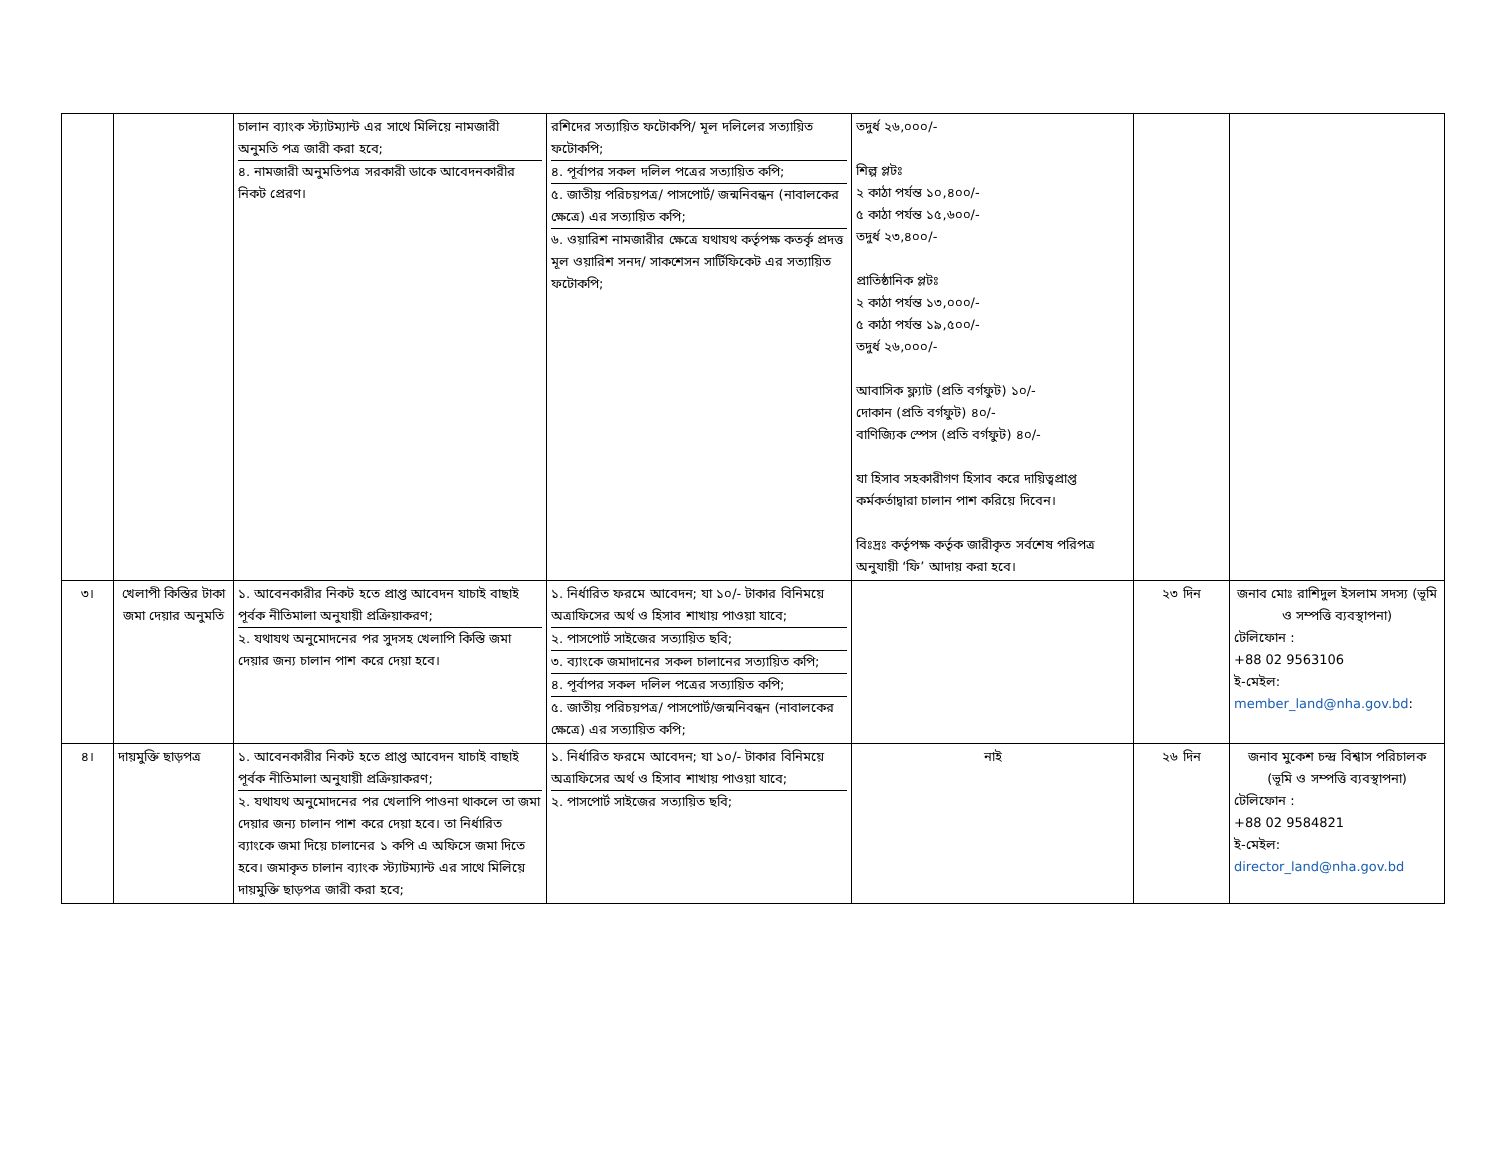| | | চালান ব্যাংক স্ট্যাটম্যান্ট এর সাথে মিলিয়ে নামজারী অনুমতি পত্র জারী করা হবে; ৪. নামজারী অনুমতিপত্র সরকারী ডাকে আবেদনকারীর নিকট প্রেরণ। | রশিদের সত্যায়িত ফটোকপি/ মূল দলিলের সত্যায়িত ফটোকপি; ৪. পূর্বাপর সকল দলিল পত্রের সত্যায়িত কপি; ৫. জাতীয় পরিচয়পত্র/ পাসপোর্ট/ জন্মনিবন্ধন (নাবালকের ক্ষেত্রে) এর সত্যায়িত কপি; ৬. ওয়ারিশ নামজারীর ক্ষেত্রে যথাযথ কর্তৃপক্ষ কতর্কৃ প্রদত্ত মূল ওয়ারিশ সনদ/ সাকশেসন সার্টিফিকেট এর সত্যায়িত ফটোকপি; | তদুর্ধ ২৬,০০০/- শিল্প প্লটঃ ২ কাঠা পর্যন্ত ১০,৪০০/- ৫ কাঠা পর্যন্ত ১৫,৬০০/- তদুর্ধ ২৩,৪০০/- প্রাতিষ্ঠানিক প্লটঃ ২ কাঠা পর্যন্ত ১৩,০০০/- ৫ কাঠা পর্যন্ত ১৯,৫০০/- তদুর্ধ ২৬,০০০/- আবাসিক ফ্ল্যাট (প্রতি বর্গফুট) ১০/- দোকান (প্রতি বর্গফুট) ৪০/- বাণিজ্যিক স্পেস (প্রতি বর্গফুট) ৪০/- যা হিসাব সহকারীগণ হিসাব করে দায়িত্বপ্রাপ্ত কর্মকর্তাদ্বারা চালান পাশ করিয়ে দিবেন। বিঃদ্রঃ কর্তৃপক্ষ কর্তৃক জারীকৃত সর্বশেষ পরিপত্র অনুযায়ী ‘ফি’ আদায় করা হবে। | | |
| ৩। | খেলাপী কিস্তির টাকা জমা দেয়ার অনুমতি | ১. আবেনকারীর নিকট হতে প্রাপ্ত আবেদন যাচাই বাছাই পূর্বক নীতিমালা অনুযায়ী প্রক্রিয়াকরণ; ২. যথাযথ অনুমোদনের পর সুদসহ খেলাপি কিস্তি জমা দেয়ার জন্য চালান পাশ করে দেয়া হবে। | ১. নির্ধারিত ফরমে আবেদন; যা ১০/- টাকার বিনিময়ে অত্রাফিসের অর্থ ও হিসাব শাখায় পাওয়া যাবে; ২. পাসপোর্ট সাইজের সত্যায়িত ছবি; ৩. ব্যাংকে জমাদানের সকল চালানের সত্যায়িত কপি; ৪. পূর্বাপর সকল দলিল পত্রের সত্যায়িত কপি; ৫. জাতীয় পরিচয়পত্র/ পাসপোর্ট/জন্মনিবন্ধন (নাবালকের ক্ষেত্রে) এর সত্যায়িত কপি; | | ২৩ দিন | জনাব মোঃ রাশিদুল ইসলাম সদস্য (ভূমি ও সম্পত্তি ব্যবস্থাপনা) টেলিফোন : +88 02 9563106 ই-মেইল: member_land@nha.gov.bd : |
| ৪। | দায়মুক্তি ছাড়পত্র | ১. আবেনকারীর নিকট হতে প্রাপ্ত আবেদন যাচাই বাছাই পূর্বক নীতিমালা অনুযায়ী প্রক্রিয়াকরণ; ২. যথাযথ অনুমোদনের পর খেলাপি পাওনা থাকলে তা জমা দেয়ার জন্য চালান পাশ করে দেয়া হবে। তা নির্ধারিত ব্যাংকে জমা দিয়ে চালানের ১ কপি এ অফিসে জমা দিতে হবে। জমাকৃত চালান ব্যাংক স্ট্যাটম্যান্ট এর সাথে মিলিয়ে দায়মুক্তি ছাড়পত্র জারী করা হবে; | ১. নির্ধারিত ফরমে আবেদন; যা ১০/- টাকার বিনিময়ে অত্রাফিসের অর্থ ও হিসাব শাখায় পাওয়া যাবে; ২. পাসপোর্ট সাইজের সত্যায়িত ছবি; | নাই | ২৬ দিন | জনাব মুকেশ চন্দ্র বিশ্বাস পরিচালক (ভূমি ও সম্পত্তি ব্যবস্থাপনা) টেলিফোন : +88 02 9584821 ই-মেইল: director_land@nha.gov.bd |